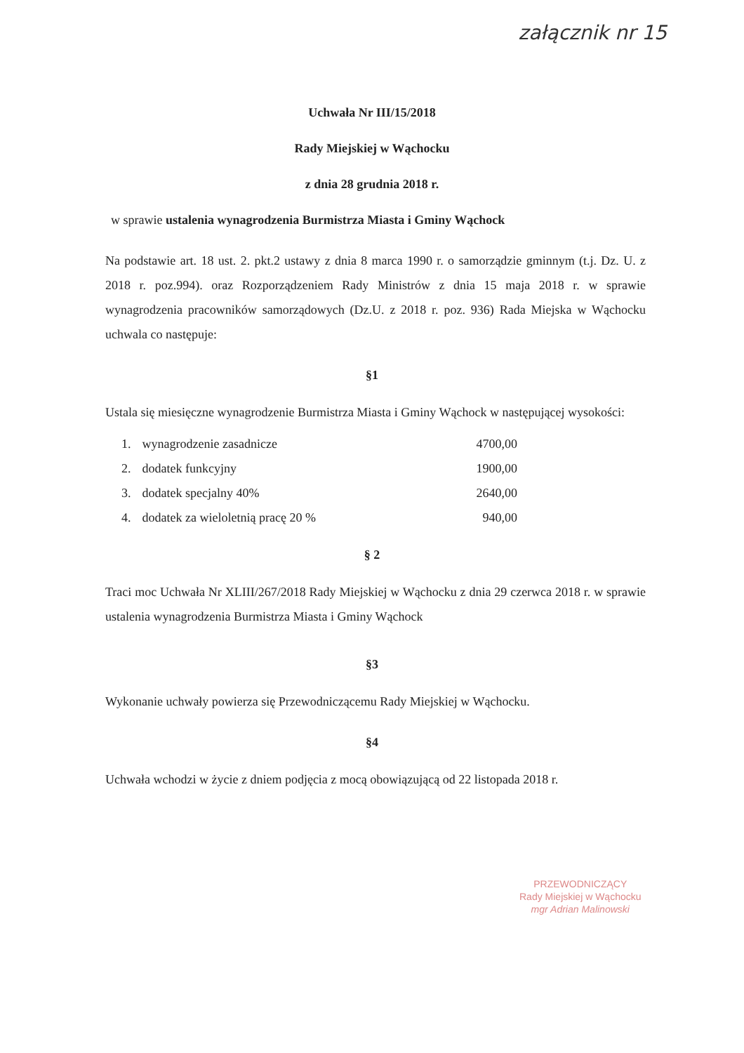załącznik nr 15
Uchwała Nr III/15/2018
Rady Miejskiej w Wąchocku
z dnia 28 grudnia 2018 r.
w sprawie ustalenia wynagrodzenia Burmistrza Miasta i Gminy Wąchock
Na podstawie art. 18 ust. 2. pkt.2 ustawy z dnia 8 marca 1990 r. o samorządzie gminnym (t.j. Dz. U. z 2018 r. poz.994). oraz Rozporządzeniem Rady Ministrów z dnia 15 maja 2018 r. w sprawie wynagrodzenia pracowników samorządowych (Dz.U. z 2018 r. poz. 936) Rada Miejska w Wąchocku uchwala co następuje:
§1
Ustala się miesięczne wynagrodzenie Burmistrza Miasta i Gminy Wąchock w następującej wysokości:
| 1. | wynagrodzenie zasadnicze | 4700,00 |
| 2. | dodatek funkcyjny | 1900,00 |
| 3. | dodatek specjalny 40% | 2640,00 |
| 4. | dodatek za wieloletnią pracę 20 % | 940,00 |
§ 2
Traci moc Uchwała Nr XLIII/267/2018 Rady Miejskiej w Wąchocku z dnia 29 czerwca 2018 r. w sprawie ustalenia wynagrodzenia Burmistrza Miasta i Gminy Wąchock
§3
Wykonanie uchwały powierza się Przewodniczącemu Rady Miejskiej w Wąchocku.
§4
Uchwała wchodzi w życie z dniem podjęcia z mocą obowiązującą od 22 listopada 2018 r.
PRZEWODNICZĄCY
Rady Miejskiej w Wąchocku
mgr Adrian Malinowski